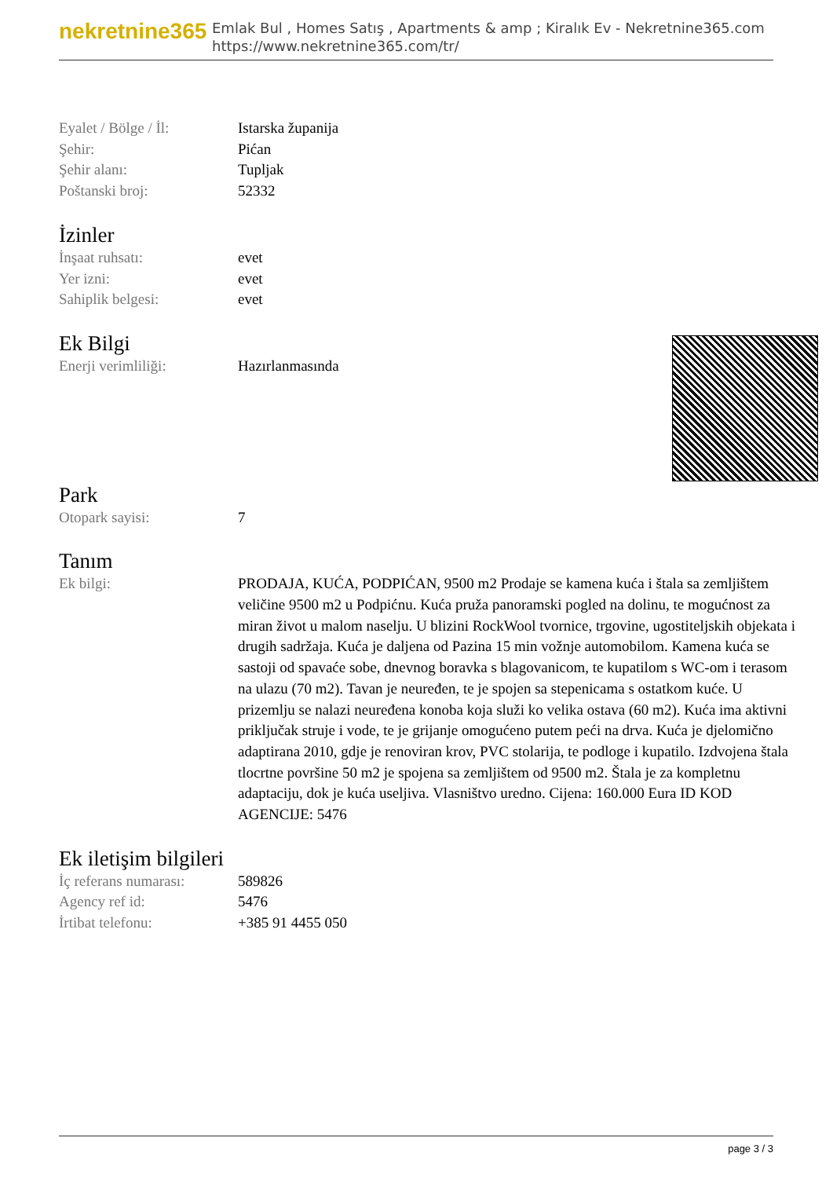nekretnine365
Emlak Bul , Homes Satış , Apartments & amp ; Kiralık Ev - Nekretnine365.com
https://www.nekretnine365.com/tr/
| Eyalet / Bölge / İl: | Istarska županija |
| Şehir: | Pićan |
| Şehir alanı: | Tupljak |
| Poštanski broj: | 52332 |
İzinler
| İnşaat ruhsatı: | evet |
| Yer izni: | evet |
| Sahiplik belgesi: | evet |
Ek Bilgi
| Enerji verimliliği: | Hazırlanmasında |
Park
| Otopark sayisi: | 7 |
Tanım
| Ek bilgi: | PRODAJA, KUĆA, PODPIĆAN, 9500 m2 Prodaje se kamena kuća i štala sa zemljištem veličine 9500 m2 u Podpićnu. Kuća pruža panoramski pogled na dolinu, te mogućnost za miran život u malom naselju. U blizini RockWool tvornice, trgovine, ugostiteljskih objekata i drugih sadržaja. Kuća je daljena od Pazina 15 min vožnje automobilom. Kamena kuća se sastoji od spavaće sobe, dnevnog boravka s blagovanicom, te kupatilom s WC-om i terasom na ulazu (70 m2). Tavan je neuređen, te je spojen sa stepenicama s ostatkom kuće. U prizemlju se nalazi neuređena konoba koja služi ko velika ostava (60 m2). Kuća ima aktivni priključak struje i vode, te je grijanje omogućeno putem peći na drva. Kuća je djelomično adaptirana 2010, gdje je renoviran krov, PVC stolarija, te podloge i kupatilo. Izdvojena štala tlocrtne površine 50 m2 je spojena sa zemljištem od 9500 m2. Štala je za kompletnu adaptaciju, dok je kuća useljiva. Vlasništvo uredno. Cijena: 160.000 Eura ID KOD AGENCIJE: 5476 |
Ek iletişim bilgileri
| İç referans numarası: | 589826 |
| Agency ref id: | 5476 |
| İrtibat telefonu: | +385 91 4455 050 |
page 3 / 3